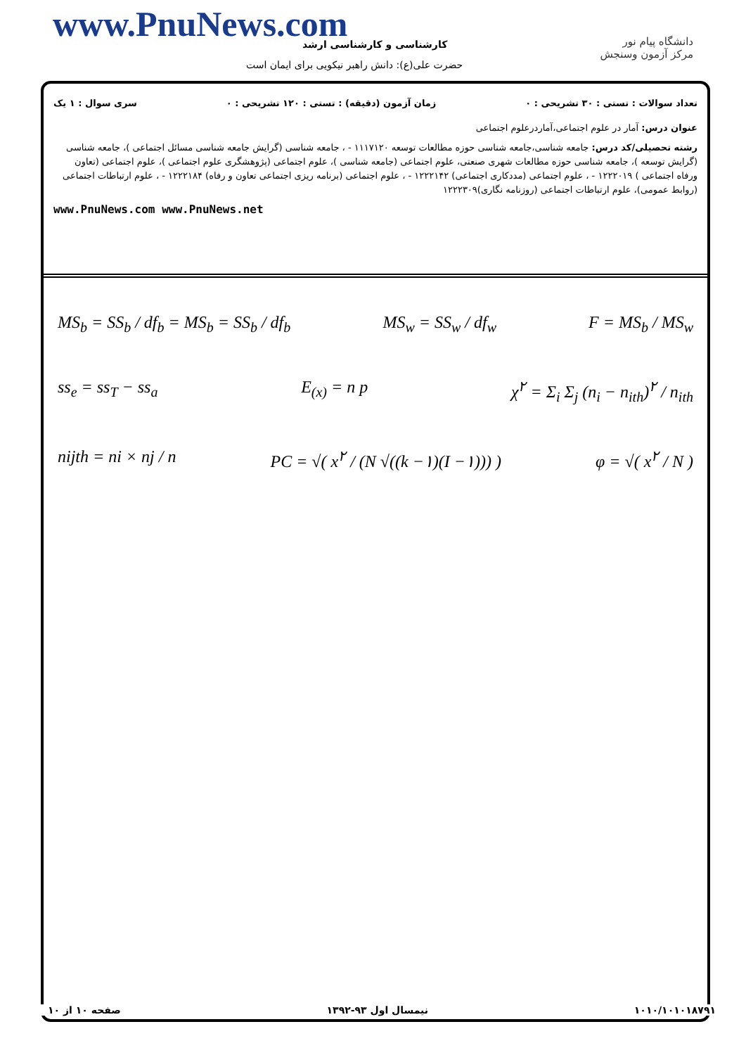www.PnuNews.com کارشناسی و کارشناسی ارشد
حضرت علی(ع): دانش راهبر نیکویی برای ایمان است
دانشگاه پیام نور
مرکز آزمون وسنجش
تعداد سوالات : تستی : ۳۰ تشریحی : ۰ زمان آزمون (دقیقه) : تستی : ۱۲۰ تشریحی : ۰ سری سوال : ۱ یک
عنوان درس: آمار در علوم اجتماعی،آماردرعلوم اجتماعی
رشته تحصیلی/کد درس: جامعه شناسی،جامعه شناسی حوزه مطالعات توسعه ۱۱۱۷۱۲۰ - ، جامعه شناسی (گرایش جامعه شناسی مسائل اجتماعی )، جامعه شناسی (گرایش توسعه )، جامعه شناسی حوزه مطالعات شهری صنعتی، علوم اجتماعی (جامعه شناسی )، علوم اجتماعی (پژوهشگری علوم اجتماعی )، علوم اجتماعی (تعاون ورفاه اجتماعی ) ۱۲۲۲۰۱۹ - ، علوم اجتماعی (مددکاری اجتماعی) ۱۲۲۲۱۴۲ - ، علوم اجتماعی (برنامه ریزی اجتماعی تعاون و رفاه) ۱۲۲۲۱۸۴ - ، علوم ارتباطات اجتماعی (روابط عمومی)، علوم ارتباطات اجتماعی (روزنامه نگاری)۱۲۲۲۳۰۹
www.PnuNews.com www.PnuNews.net
MS<sub>b</sub> = SS<sub>b</sub> / df<sub>b</sub> = MS<sub>b</sub> = SS<sub>b</sub> / df<sub>b</sub> MS<sub>w</sub> = SS<sub>w</sub> / df<sub>w</sub> F = MS<sub>b</sub> / MS<sub>w</sub>
ss<sub>e</sub> = ss<sub>T</sub> − ss<sub>a</sub> E<sub>(x)</sub> = n p χ<sup>۲</sup> = Σ<sub>i</sub> Σ<sub>j</sub> (n<sub>i</sub> − n<sub>ith</sub>)<sup>۲</sup> / n<sub>ith</sub>
nijth = ni × nj / n PC = √( x<sup>۲</sup> / (N √((k −۱)(I −۱))) ) φ = √( x<sup>۲</sup> / N )
۱۰۱۰/۱۰۱۰۱۸۷۹۱ نیمسال اول ۹۳-۱۳۹۲ صفحه ۱۰ از ۱۰